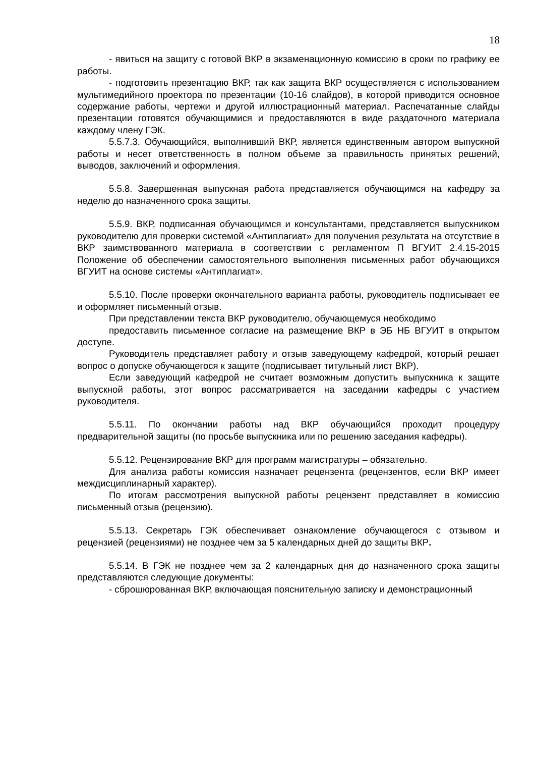18
- явиться на защиту с готовой ВКР в экзаменационную комиссию в сроки по графику ее работы.
- подготовить презентацию ВКР, так как защита ВКР осуществляется с использованием мультимедийного проектора по презентации (10-16 слайдов), в которой приводится основное содержание работы, чертежи и другой иллюстрационный материал. Распечатанные слайды презентации готовятся обучающимися и предоставляются в виде раздаточного материала каждому члену ГЭК.
5.5.7.3. Обучающийся, выполнивший ВКР, является единственным автором выпускной работы и несет ответственность в полном объеме за правильность принятых решений, выводов, заключений и оформления.
5.5.8. Завершенная выпускная работа представляется обучающимся на кафедру за неделю до назначенного срока защиты.
5.5.9. ВКР, подписанная обучающимся и консультантами, представляется выпускником руководителю для проверки системой «Антиплагиат» для получения результата на отсутствие в ВКР заимствованного материала в соответствии с регламентом П ВГУИТ 2.4.15-2015 Положение об обеспечении самостоятельного выполнения письменных работ обучающихся ВГУИТ на основе системы «Антиплагиат».
5.5.10. После проверки окончательного варианта работы, руководитель подписывает ее и оформляет письменный отзыв.
При представлении текста ВКР руководителю, обучающемуся необходимо
предоставить письменное согласие на размещение ВКР в ЭБ НБ ВГУИТ в открытом доступе.
Руководитель представляет работу и отзыв заведующему кафедрой, который решает вопрос о допуске обучающегося к защите (подписывает титульный лист ВКР).
Если заведующий кафедрой не считает возможным допустить выпускника к защите выпускной работы, этот вопрос рассматривается на заседании кафедры с участием руководителя.
5.5.11. По окончании работы над ВКР обучающийся проходит процедуру предварительной защиты (по просьбе выпускника или по решению заседания кафедры).
5.5.12. Рецензирование ВКР для программ магистратуры – обязательно.
Для анализа работы комиссия назначает рецензента (рецензентов, если ВКР имеет междисциплинарный характер).
По итогам рассмотрения выпускной работы рецензент представляет в комиссию письменный отзыв (рецензию).
5.5.13. Секретарь ГЭК обеспечивает ознакомление обучающегося с отзывом и рецензией (рецензиями) не позднее чем за 5 календарных дней до защиты ВКР.
5.5.14. В ГЭК не позднее чем за 2 календарных дня до назначенного срока защиты представляются следующие документы:
- сброшюрованная ВКР, включающая пояснительную записку и демонстрационный